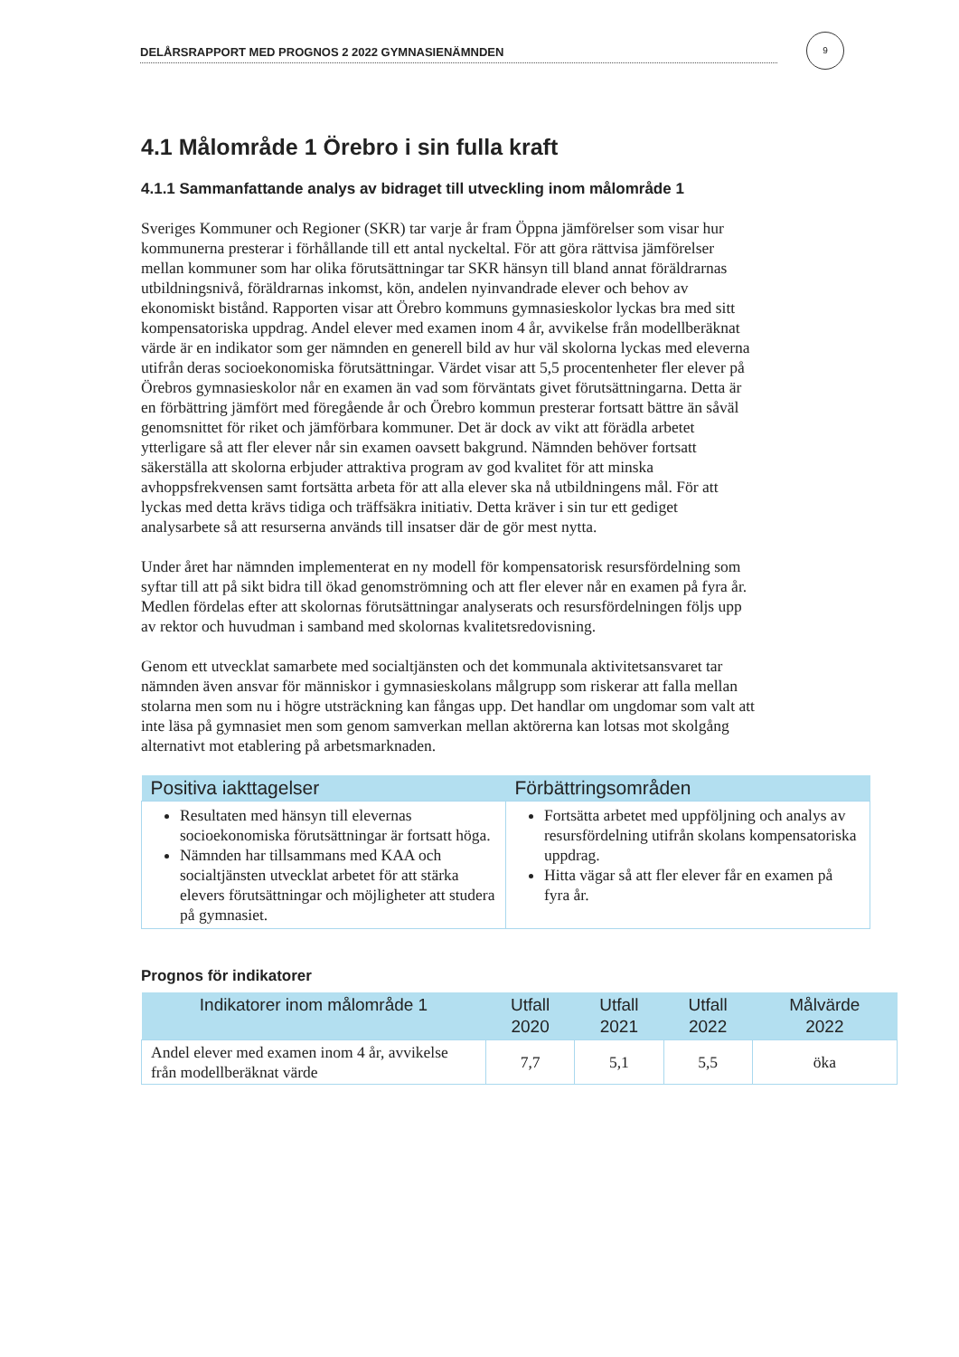DELÅRSRAPPORT MED PROGNOS 2 2022 GYMNASIENÄMNDEN
9
4.1 Målområde 1 Örebro i sin fulla kraft
4.1.1 Sammanfattande analys av bidraget till utveckling inom målområde 1
Sveriges Kommuner och Regioner (SKR) tar varje år fram Öppna jämförelser som visar hur kommunerna presterar i förhållande till ett antal nyckeltal. För att göra rättvisa jämförelser mellan kommuner som har olika förutsättningar tar SKR hänsyn till bland annat föräldrarnas utbildningsnivå, föräldrarnas inkomst, kön, andelen nyinvandrade elever och behov av ekonomiskt bistånd. Rapporten visar att Örebro kommuns gymnasieskolor lyckas bra med sitt kompensatoriska uppdrag. Andel elever med examen inom 4 år, avvikelse från modellberäknat värde är en indikator som ger nämnden en generell bild av hur väl skolorna lyckas med eleverna utifrån deras socioekonomiska förutsättningar. Värdet visar att 5,5 procentenheter fler elever på Örebros gymnasieskolor når en examen än vad som förväntats givet förutsättningarna. Detta är en förbättring jämfört med föregående år och Örebro kommun presterar fortsatt bättre än såväl genomsnittet för riket och jämförbara kommuner. Det är dock av vikt att förädla arbetet ytterligare så att fler elever når sin examen oavsett bakgrund. Nämnden behöver fortsatt säkerställa att skolorna erbjuder attraktiva program av god kvalitet för att minska avhoppsfrekvensen samt fortsätta arbeta för att alla elever ska nå utbildningens mål. För att lyckas med detta krävs tidiga och träffsäkra initiativ. Detta kräver i sin tur ett gediget analysarbete så att resurserna används till insatser där de gör mest nytta.
Under året har nämnden implementerat en ny modell för kompensatorisk resursfördelning som syftar till att på sikt bidra till ökad genomströmning och att fler elever når en examen på fyra år. Medlen fördelas efter att skolornas förutsättningar analyserats och resursfördelningen följs upp av rektor och huvudman i samband med skolornas kvalitetsredovisning.
Genom ett utvecklat samarbete med socialtjänsten och det kommunala aktivitetsansvaret tar nämnden även ansvar för människor i gymnasieskolans målgrupp som riskerar att falla mellan stolarna men som nu i högre utsträckning kan fångas upp. Det handlar om ungdomar som valt att inte läsa på gymnasiet men som genom samverkan mellan aktörerna kan lotsas mot skolgång alternativt mot etablering på arbetsmarknaden.
| Positiva iakttagelser | Förbättringsområden |
| --- | --- |
| Resultaten med hänsyn till elevernas socioekonomiska förutsättningar är fortsatt höga. Nämnden har tillsammans med KAA och socialtjänsten utvecklat arbetet för att stärka elevers förutsättningar och möjligheter att studera på gymnasiet. | Fortsätta arbetet med uppföljning och analys av resursfördelning utifrån skolans kompensatoriska uppdrag. Hitta vägar så att fler elever får en examen på fyra år. |
Prognos för indikatorer
| Indikatorer inom målområde 1 | Utfall 2020 | Utfall 2021 | Utfall 2022 | Målvärde 2022 |
| --- | --- | --- | --- | --- |
| Andel elever med examen inom 4 år, avvikelse från modellberäknat värde | 7,7 | 5,1 | 5,5 | öka |